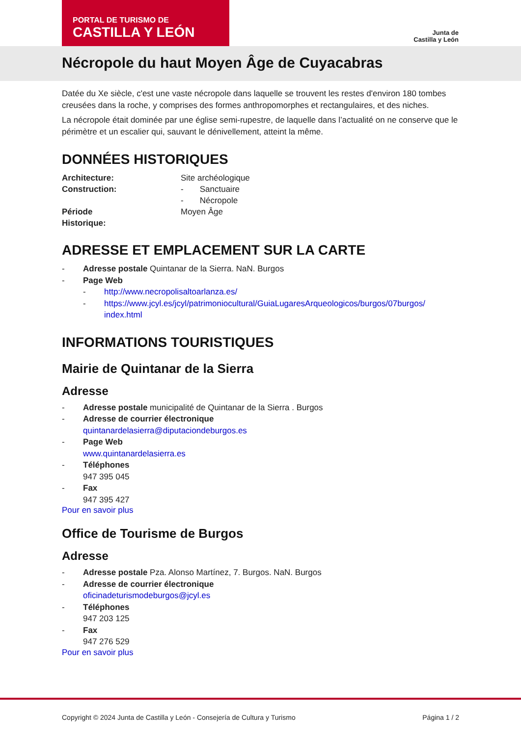PORTAL DE TURISMO DE
CASTILLA Y LEÓN
Junta de
Castilla y León
Nécropole du haut Moyen Âge de Cuyacabras
Datée du Xe siècle, c'est une vaste nécropole dans laquelle se trouvent les restes d'environ 180 tombes creusées dans la roche, y comprises des formes anthropomorphes et rectangulaires, et des niches.
La nécropole était dominée par une église semi-rupestre, de laquelle dans l’actualité on ne conserve que le périmètre et un escalier qui, sauvant le dénivellement, atteint la même.
DONNÉES HISTORIQUES
Architecture: Site archéologique
Construction: - Sanctuaire
- Nécropole
Période
Historique: Moyen Âge
ADRESSE ET EMPLACEMENT SUR LA CARTE
- Adresse postale Quintanar de la Sierra. NaN. Burgos
- Page Web
- http://www.necropolisaltoarlanza.es/
- https://www.jcyl.es/jcyl/patrimoniocultural/GuiaLugaresArqueologicos/burgos/07burgos/ index.html
INFORMATIONS TOURISTIQUES
Mairie de Quintanar de la Sierra
Adresse
- Adresse postale municipalité de Quintanar de la Sierra . Burgos
- Adresse de courrier électronique
quintanardelasierra@diputaciondeburgos.es
- Page Web
www.quintanardelasierra.es
- Téléphones
947 395 045
- Fax
947 395 427
Pour en savoir plus
Office de Tourisme de Burgos
Adresse
- Adresse postale Pza. Alonso Martínez, 7. Burgos. NaN. Burgos
- Adresse de courrier électronique
oficinadeturismodeburgos@jcyl.es
- Téléphones
947 203 125
- Fax
947 276 529
Pour en savoir plus
Copyright © 2024 Junta de Castilla y León - Consejería de Cultura y Turismo Página 1 / 2